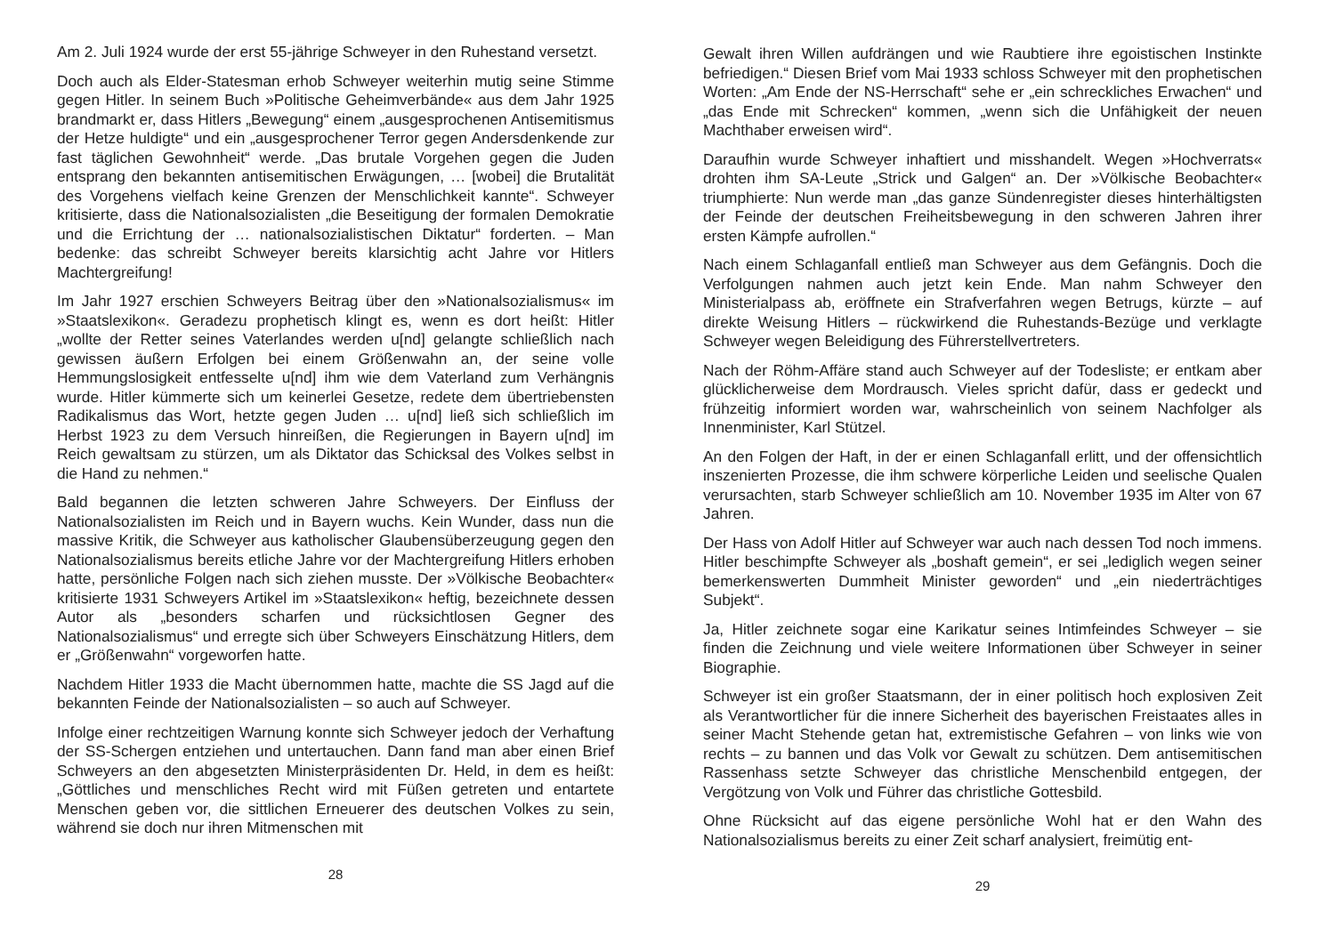Am 2. Juli 1924 wurde der erst 55-jährige Schweyer in den Ruhestand versetzt.
Doch auch als Elder-Statesman erhob Schweyer weiterhin mutig seine Stimme gegen Hitler. In seinem Buch »Politische Geheimverbände« aus dem Jahr 1925 brandmarkt er, dass Hitlers „Bewegung“ einem „ausgesprochenen Antisemitismus der Hetze huldigte“ und ein „ausgesprochener Terror gegen Andersdenkende zur fast täglichen Gewohnheit“ werde. „Das brutale Vorgehen gegen die Juden entsprang den bekannten antisemitischen Erwägungen, … [wobei] die Brutalität des Vorgehens vielfach keine Grenzen der Menschlichkeit kannte“. Schweyer kritisierte, dass die Nationalsozialisten „die Beseitigung der formalen Demokratie und die Errichtung der … nationalsozialistischen Diktatur“ forderten. – Man bedenke: das schreibt Schweyer bereits klarsichtig acht Jahre vor Hitlers Machtergreifung!
Im Jahr 1927 erschien Schweyers Beitrag über den »Nationalsozialismus« im »Staatslexikon«. Geradezu prophetisch klingt es, wenn es dort heißt: Hitler „wollte der Retter seines Vaterlandes werden u[nd] gelangte schließlich nach gewissen äußern Erfolgen bei einem Größenwahn an, der seine volle Hemmungslosigkeit entfesselte u[nd] ihm wie dem Vaterland zum Verhängnis wurde. Hitler kümmerte sich um keinerlei Gesetze, redete dem übertriebensten Radikalismus das Wort, hetzte gegen Juden … u[nd] ließ sich schließlich im Herbst 1923 zu dem Versuch hinreißen, die Regierungen in Bayern u[nd] im Reich gewaltsam zu stürzen, um als Diktator das Schicksal des Volkes selbst in die Hand zu nehmen.“
Bald begannen die letzten schweren Jahre Schweyers. Der Einfluss der Nationalsozialisten im Reich und in Bayern wuchs. Kein Wunder, dass nun die massive Kritik, die Schweyer aus katholischer Glaubensüberzeugung gegen den Nationalsozialismus bereits etliche Jahre vor der Machtergreifung Hitlers erhoben hatte, persönliche Folgen nach sich ziehen musste. Der »Völkische Beobachter« kritisierte 1931 Schweyers Artikel im »Staatslexikon« heftig, bezeichnete dessen Autor als „besonders scharfen und rücksichtlosen Gegner des Nationalsozialismus“ und erregte sich über Schweyers Einschätzung Hitlers, dem er „Größenwahn“ vorgeworfen hatte.
Nachdem Hitler 1933 die Macht übernommen hatte, machte die SS Jagd auf die bekannten Feinde der Nationalsozialisten – so auch auf Schweyer.
Infolge einer rechtzeitigen Warnung konnte sich Schweyer jedoch der Verhaftung der SS-Schergen entziehen und untertauchen. Dann fand man aber einen Brief Schweyers an den abgesetzten Ministerpräsidenten Dr. Held, in dem es heißt: „Göttliches und menschliches Recht wird mit Füßen getreten und entartete Menschen geben vor, die sittlichen Erneuerer des deutschen Volkes zu sein, während sie doch nur ihren Mitmenschen mit
28
Gewalt ihren Willen aufdrängen und wie Raubtiere ihre egoistischen Instinkte befriedigen.“ Diesen Brief vom Mai 1933 schloss Schweyer mit den prophetischen Worten: „Am Ende der NS-Herrschaft“ sehe er „ein schreckliches Erwachen“ und „das Ende mit Schrecken“ kommen, „wenn sich die Unfähigkeit der neuen Machthaber erweisen wird“.
Daraufhin wurde Schweyer inhaftiert und misshandelt. Wegen »Hochverrats« drohten ihm SA-Leute „Strick und Galgen“ an. Der »Völkische Beobachter« triumphierte: Nun werde man „das ganze Sündenregister dieses hinterhältigsten der Feinde der deutschen Freiheitsbewegung in den schweren Jahren ihrer ersten Kämpfe aufrollen.“
Nach einem Schlaganfall entließ man Schweyer aus dem Gefängnis. Doch die Verfolgungen nahmen auch jetzt kein Ende. Man nahm Schweyer den Ministerialpass ab, eröffnete ein Strafverfahren wegen Betrugs, kürzte – auf direkte Weisung Hitlers – rückwirkend die Ruhestands-Bezüge und verklagte Schweyer wegen Beleidigung des Führerstellvertreters.
Nach der Röhm-Affäre stand auch Schweyer auf der Todesliste; er entkam aber glücklicherweise dem Mordrausch. Vieles spricht dafür, dass er gedeckt und frühzeitig informiert worden war, wahrscheinlich von seinem Nachfolger als Innenminister, Karl Stützel.
An den Folgen der Haft, in der er einen Schlaganfall erlitt, und der offensichtlich inszenierten Prozesse, die ihm schwere körperliche Leiden und seelische Qualen verursachten, starb Schweyer schließlich am 10. November 1935 im Alter von 67 Jahren.
Der Hass von Adolf Hitler auf Schweyer war auch nach dessen Tod noch immens. Hitler beschimpfte Schweyer als „boshaft gemein“, er sei „lediglich wegen seiner bemerkenswerten Dummheit Minister geworden“ und „ein niederträchtiges Subjekt“.
Ja, Hitler zeichnete sogar eine Karikatur seines Intimfeindes Schweyer – sie finden die Zeichnung und viele weitere Informationen über Schweyer in seiner Biographie.
Schweyer ist ein großer Staatsmann, der in einer politisch hoch explosiven Zeit als Verantwortlicher für die innere Sicherheit des bayerischen Freistaates alles in seiner Macht Stehende getan hat, extremistische Gefahren – von links wie von rechts – zu bannen und das Volk vor Gewalt zu schützen. Dem antisemitischen Rassenhass setzte Schweyer das christliche Menschenbild entgegen, der Vergötzung von Volk und Führer das christliche Gottesbild.
Ohne Rücksicht auf das eigene persönliche Wohl hat er den Wahn des Nationalsozialismus bereits zu einer Zeit scharf analysiert, freimütig ent-
29